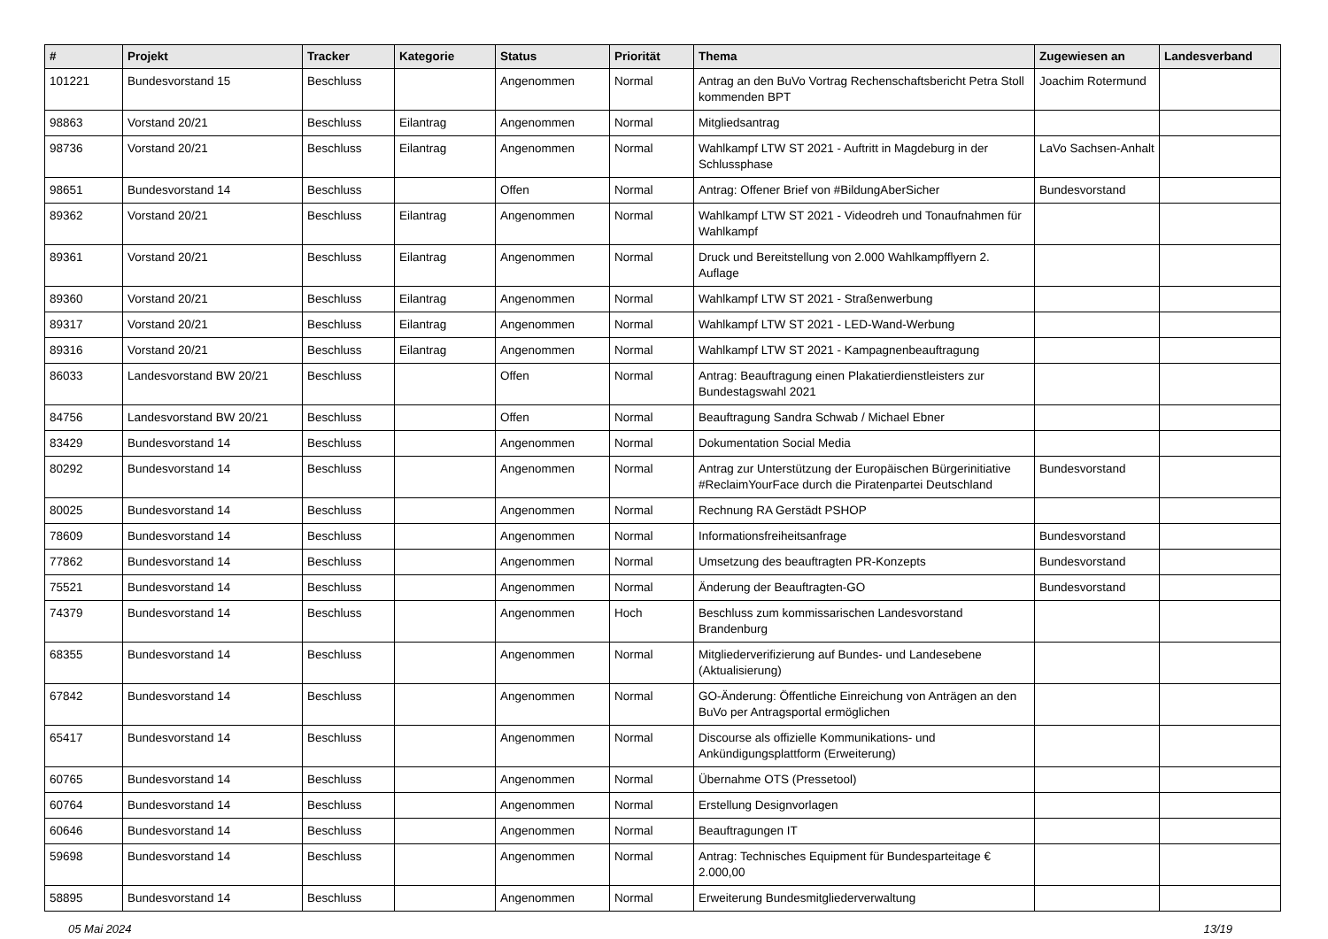| # | Projekt | Tracker | Kategorie | Status | Priorität | Thema | Zugewiesen an | Landesverband |
| --- | --- | --- | --- | --- | --- | --- | --- | --- |
| 101221 | Bundesvorstand 15 | Beschluss | | Angenommen | Normal | Antrag an den BuVo Vortrag Rechenschaftsbericht Petra Stoll kommenden BPT | Joachim Rotermund | |
| 98863 | Vorstand 20/21 | Beschluss | Eilantrag | Angenommen | Normal | Mitgliedsantrag | | |
| 98736 | Vorstand 20/21 | Beschluss | Eilantrag | Angenommen | Normal | Wahlkampf LTW ST 2021 - Auftritt in Magdeburg in der Schlussphase | LaVo Sachsen-Anhalt | |
| 98651 | Bundesvorstand 14 | Beschluss | | Offen | Normal | Antrag: Offener Brief von #BildungAberSicher | Bundesvorstand | |
| 89362 | Vorstand 20/21 | Beschluss | Eilantrag | Angenommen | Normal | Wahlkampf LTW ST 2021 - Videodreh und Tonaufnahmen für Wahlkampf | | |
| 89361 | Vorstand 20/21 | Beschluss | Eilantrag | Angenommen | Normal | Druck und Bereitstellung von 2.000 Wahlkampfflyern 2. Auflage | | |
| 89360 | Vorstand 20/21 | Beschluss | Eilantrag | Angenommen | Normal | Wahlkampf LTW ST 2021 - Straßenwerbung | | |
| 89317 | Vorstand 20/21 | Beschluss | Eilantrag | Angenommen | Normal | Wahlkampf LTW ST 2021 - LED-Wand-Werbung | | |
| 89316 | Vorstand 20/21 | Beschluss | Eilantrag | Angenommen | Normal | Wahlkampf LTW ST 2021 - Kampagnenbeauftragung | | |
| 86033 | Landesvorstand BW 20/21 | Beschluss | | Offen | Normal | Antrag: Beauftragung einen Plakatierdienstleisters zur Bundestagswahl 2021 | | |
| 84756 | Landesvorstand BW 20/21 | Beschluss | | Offen | Normal | Beauftragung Sandra Schwab / Michael Ebner | | |
| 83429 | Bundesvorstand 14 | Beschluss | | Angenommen | Normal | Dokumentation Social Media | | |
| 80292 | Bundesvorstand 14 | Beschluss | | Angenommen | Normal | Antrag zur Unterstützung der Europäischen Bürgerinitiative #ReclaimYourFace durch die Piratenpartei Deutschland | Bundesvorstand | |
| 80025 | Bundesvorstand 14 | Beschluss | | Angenommen | Normal | Rechnung RA Gerstädt PSHOP | | |
| 78609 | Bundesvorstand 14 | Beschluss | | Angenommen | Normal | Informationsfreiheitsanfrage | Bundesvorstand | |
| 77862 | Bundesvorstand 14 | Beschluss | | Angenommen | Normal | Umsetzung des beauftragten PR-Konzepts | Bundesvorstand | |
| 75521 | Bundesvorstand 14 | Beschluss | | Angenommen | Normal | Änderung der Beauftragten-GO | Bundesvorstand | |
| 74379 | Bundesvorstand 14 | Beschluss | | Angenommen | Hoch | Beschluss zum kommissarischen Landesvorstand Brandenburg | | |
| 68355 | Bundesvorstand 14 | Beschluss | | Angenommen | Normal | Mitgliederverifizierung auf Bundes- und Landesebene (Aktualisierung) | | |
| 67842 | Bundesvorstand 14 | Beschluss | | Angenommen | Normal | GO-Änderung: Öffentliche Einreichung von Anträgen an den BuVo per Antragsportal ermöglichen | | |
| 65417 | Bundesvorstand 14 | Beschluss | | Angenommen | Normal | Discourse als offizielle Kommunikations- und Ankündigungsplattform (Erweiterung) | | |
| 60765 | Bundesvorstand 14 | Beschluss | | Angenommen | Normal | Übernahme OTS (Pressetool) | | |
| 60764 | Bundesvorstand 14 | Beschluss | | Angenommen | Normal | Erstellung Designvorlagen | | |
| 60646 | Bundesvorstand 14 | Beschluss | | Angenommen | Normal | Beauftragungen IT | | |
| 59698 | Bundesvorstand 14 | Beschluss | | Angenommen | Normal | Antrag: Technisches Equipment für Bundesparteitage € 2.000,00 | | |
| 58895 | Bundesvorstand 14 | Beschluss | | Angenommen | Normal | Erweiterung Bundesmitgliederverwaltung | | |
05 Mai 2024 13/19